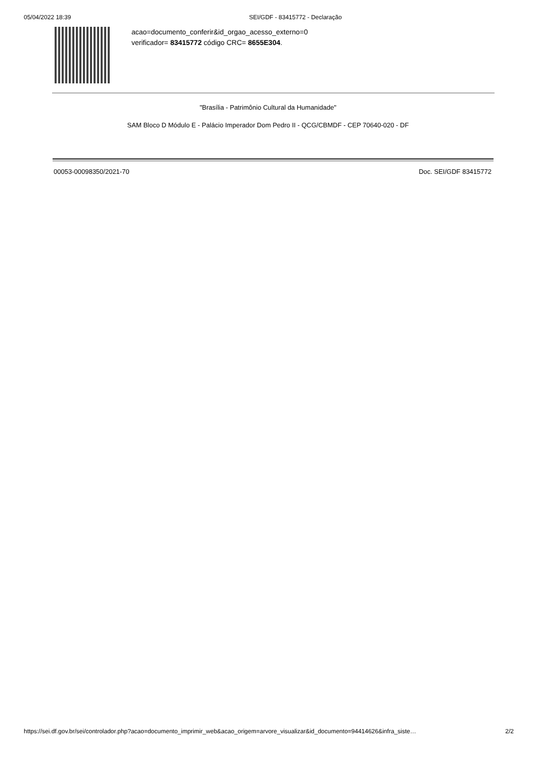05/04/2022 18:39 SEI/GDF - 83415772 - Declaração
acao=documento_conferir&id_orgao_acesso_externo=0
verificador= 83415772 código CRC= 8655E304.
"Brasília - Patrimônio Cultural da Humanidade"
SAM Bloco D Módulo E - Palácio Imperador Dom Pedro II - QCG/CBMDF - CEP 70640-020 - DF
00053-00098350/2021-70 Doc. SEI/GDF 83415772
https://sei.df.gov.br/sei/controlador.php?acao=documento_imprimir_web&acao_origem=arvore_visualizar&id_documento=94414626&infra_siste… 2/2